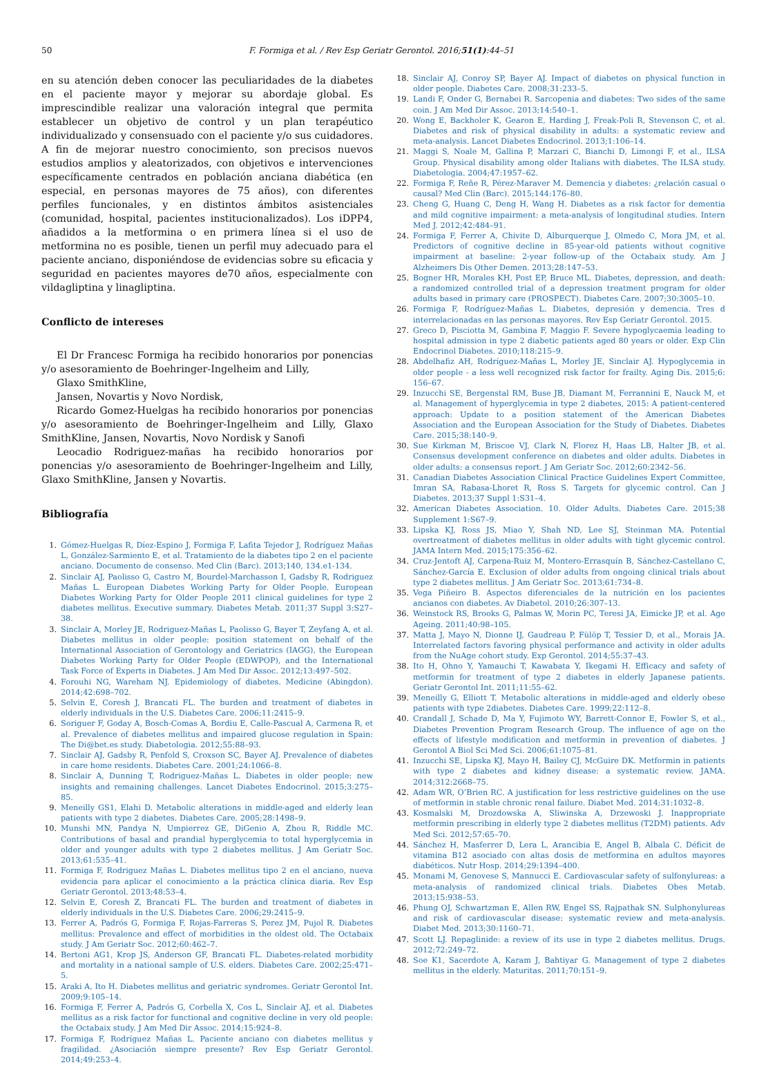50 F. Formiga et al. / Rev Esp Geriatr Gerontol. 2016;51(1):44–51
en su atención deben conocer las peculiaridades de la diabetes en el paciente mayor y mejorar su abordaje global. Es imprescindible realizar una valoración integral que permita establecer un objetivo de control y un plan terapéutico individualizado y consensuado con el paciente y/o sus cuidadores. A fin de mejorar nuestro conocimiento, son precisos nuevos estudios amplios y aleatorizados, con objetivos e intervenciones específicamente centrados en población anciana diabética (en especial, en personas mayores de 75 años), con diferentes perfiles funcionales, y en distintos ámbitos asistenciales (comunidad, hospital, pacientes institucionalizados). Los iDPP4, añadidos a la metformina o en primera línea si el uso de metformina no es posible, tienen un perfil muy adecuado para el paciente anciano, disponiéndose de evidencias sobre su eficacia y seguridad en pacientes mayores de70 años, especialmente con vildagliptina y linagliptina.
Conflicto de intereses
El Dr Francesc Formiga ha recibido honorarios por ponencias y/o asesoramiento de Boehringer-Ingelheim and Lilly,
Glaxo SmithKline,
Jansen, Novartis y Novo Nordisk,
Ricardo Gomez-Huelgas ha recibido honorarios por ponencias y/o asesoramiento de Boehringer-Ingelheim and Lilly, Glaxo SmithKline, Jansen, Novartis, Novo Nordisk y Sanofi
Leocadio Rodriguez-mañas ha recibido honorarios por ponencias y/o asesoramiento de Boehringer-Ingelheim and Lilly, Glaxo SmithKline, Jansen y Novartis.
Bibliografía
1. Gómez-Huelgas R, Díez-Espino J, Formiga F, Lafita Tejedor J, Rodríguez Mañas L, González-Sarmiento E, et al. Tratamiento de la diabetes tipo 2 en el paciente anciano. Documento de consenso. Med Clin (Barc). 2013;140, 134.e1-134.
2. Sinclair AJ, Paolisso G, Castro M, Bourdel-Marchasson I, Gadsby R, Rodriguez Mañas L. European Diabetes Working Party for Older People. European Diabetes Working Party for Older People 2011 clinical guidelines for type 2 diabetes mellitus. Executive summary. Diabetes Metab. 2011;37 Suppl 3:S27–38.
3. Sinclair A, Morley JE, Rodriguez-Mañas L, Paolisso G, Bayer T, Zeyfang A, et al. Diabetes mellitus in older people: position statement on behalf of the International Association of Gerontology and Geriatrics (IAGG), the European Diabetes Working Party for Older People (EDWPOP), and the International Task Force of Experts in Diabetes. J Am Med Dir Assoc. 2012;13:497–502.
4. Forouhi NG, Wareham NJ. Epidemiology of diabetes. Medicine (Abingdon). 2014;42:698–702.
5. Selvin E, Coresh J, Brancati FL. The burden and treatment of diabetes in elderly individuals in the U.S. Diabetes Care. 2006;11:2415–9.
6. Soriguer F, Goday A, Bosch-Comas A, Bordiu E, Calle-Pascual A, Carmena R, et al. Prevalence of diabetes mellitus and impaired glucose regulation in Spain: The Di@bet.es study. Diabetologia. 2012;55:88–93.
7. Sinclair AJ, Gadsby R, Penfold S, Croxson SC, Bayer AJ. Prevalence of diabetes in care home residents. Diabetes Care. 2001;24:1066–8.
8. Sinclair A, Dunning T, Rodriguez-Mañas L. Diabetes in older people: new insights and remaining challenges. Lancet Diabetes Endocrinol. 2015;3:275–85.
9. Meneilly GS1, Elahi D. Metabolic alterations in middle-aged and elderly lean patients with type 2 diabetes. Diabetes Care. 2005;28:1498–9.
10. Munshi MN, Pandya N, Umpierrez GE, DiGenio A, Zhou R, Riddle MC. Contributions of basal and prandial hyperglycemia to total hyperglycemia in older and younger adults with type 2 diabetes mellitus. J Am Geriatr Soc. 2013;61:535–41.
11. Formiga F, Rodriguez Mañas L. Diabetes mellitus tipo 2 en el anciano, nueva evidencia para aplicar el conocimiento a la práctica clínica diaria. Rev Esp Geriatr Gerontol. 2013;48:53–4.
12. Selvin E, Coresh Z, Brancati FL. The burden and treatment of diabetes in elderly individuals in the U.S. Diabetes Care. 2006;29:2415–9.
13. Ferrer A, Padrós G, Formiga F, Rojas-Farreras S, Perez JM, Pujol R. Diabetes mellitus: Prevalence and effect of morbidities in the oldest old. The Octabaix study. J Am Geriatr Soc. 2012;60:462–7.
14. Bertoni AG1, Krop JS, Anderson GF, Brancati FL. Diabetes-related morbidity and mortality in a national sample of U.S. elders. Diabetes Care. 2002;25:471–5.
15. Araki A, Ito H. Diabetes mellitus and geriatric syndromes. Geriatr Gerontol Int. 2009;9:105–14.
16. Formiga F, Ferrer A, Padrós G, Corbella X, Cos L, Sinclair AJ, et al. Diabetes mellitus as a risk factor for functional and cognitive decline in very old people: the Octabaix study. J Am Med Dir Assoc. 2014;15:924–8.
17. Formiga F, Rodríguez Mañas L. Paciente anciano con diabetes mellitus y fragilidad. ¿Asociación siempre presente? Rev Esp Geriatr Gerontol. 2014;49:253–4.
18. Sinclair AJ, Conroy SP, Bayer AJ. Impact of diabetes on physical function in older people. Diabetes Care. 2008;31:233–5.
19. Landi F, Onder G, Bernabei R. Sarcopenia and diabetes: Two sides of the same coin. J Am Med Dir Assoc. 2013;14:540–1.
20. Wong E, Backholer K, Gearon E, Harding J, Freak-Poli R, Stevenson C, et al. Diabetes and risk of physical disability in adults: a systematic review and meta-analysis. Lancet Diabetes Endocrinol. 2013;1:106–14.
21. Maggi S, Noale M, Gallina P, Marzari C, Bianchi D, Limongi F, et al., ILSA Group. Physical disability among older Italians with diabetes. The ILSA study. Diabetologia. 2004;47:1957–62.
22. Formiga F, Reñe R, Pérez-Maraver M. Demencia y diabetes: ¿relación casual o causal? Med Clin (Barc). 2015;144:176–80.
23. Cheng G, Huang C, Deng H, Wang H. Diabetes as a risk factor for dementia and mild cognitive impairment: a meta-analysis of longitudinal studies. Intern Med J. 2012;42:484–91.
24. Formiga F, Ferrer A, Chivite D, Alburquerque J, Olmedo C, Mora JM, et al. Predictors of cognitive decline in 85-year-old patients without cognitive impairment at baseline: 2-year follow-up of the Octabaix study. Am J Alzheimers Dis Other Demen. 2013;28:147–53.
25. Bogner HR, Morales KH, Post EP, Bruce ML. Diabetes, depression, and death: a randomized controlled trial of a depression treatment program for older adults based in primary care (PROSPECT). Diabetes Care. 2007;30:3005–10.
26. Formiga F, Rodríguez-Mañas L. Diabetes, depresión y demencia. Tres d interrelacionadas en las personas mayores. Rev Esp Geriatr Gerontol. 2015.
27. Greco D, Pisciotta M, Gambina F, Maggio F. Severe hypoglycaemia leading to hospital admission in type 2 diabetic patients aged 80 years or older. Exp Clin Endocrinol Diabetes. 2010;118:215–9.
28. Abdelhafiz AH, Rodríguez-Mañas L, Morley JE, Sinclair AJ. Hypoglycemia in older people - a less well recognized risk factor for frailty. Aging Dis. 2015;6: 156–67.
29. Inzucchi SE, Bergenstal RM, Buse JB, Diamant M, Ferrannini E, Nauck M, et al. Management of hyperglycemia in type 2 diabetes, 2015: A patient-centered approach: Update to a position statement of the American Diabetes Association and the European Association for the Study of Diabetes. Diabetes Care. 2015;38:140–9.
30. Sue Kirkman M, Briscoe VJ, Clark N, Florez H, Haas LB, Halter JB, et al. Consensus development conference on diabetes and older adults. Diabetes in older adults: a consensus report. J Am Geriatr Soc. 2012;60:2342–56.
31. Canadian Diabetes Association Clinical Practice Guidelines Expert Committee, Imran SA, Rabasa-Lhoret R, Ross S. Targets for glycemic control. Can J Diabetes. 2013;37 Suppl 1:S31–4.
32. American Diabetes Association. 10. Older Adults. Diabetes Care. 2015;38 Supplement 1:S67–9.
33. Lipska KJ, Ross JS, Miao Y, Shah ND, Lee SJ, Steinman MA. Potential overtreatment of diabetes mellitus in older adults with tight glycemic control. JAMA Intern Med. 2015;175:356–62.
34. Cruz-Jentoft AJ, Carpena-Ruiz M, Montero-Errasquín B, Sánchez-Castellano C, Sánchez-García E. Exclusion of older adults from ongoing clinical trials about type 2 diabetes mellitus. J Am Geriatr Soc. 2013;61:734–8.
35. Vega Piñeiro B. Aspectos diferenciales de la nutrición en los pacientes ancianos con diabetes. Av Diabetol. 2010;26:307–13.
36. Weinstock RS, Brooks G, Palmas W, Morin PC, Teresi JA, Eimicke JP, et al. Age Ageing. 2011;40:98–105.
37. Matta J, Mayo N, Dionne IJ, Gaudreau P, Fülöp T, Tessier D, et al., Morais JA. Interrelated factors favoring physical performance and activity in older adults from the NuAge cohort study. Exp Gerontol. 2014;55:37–43.
38. Ito H, Ohno Y, Yamauchi T, Kawabata Y, Ikegami H. Efficacy and safety of metformin for treatment of type 2 diabetes in elderly Japanese patients. Geriatr Gerontol Int. 2011;11:55–62.
39. Meneilly G, Elliott T. Metabolic alterations in middle-aged and elderly obese patients with type 2diabetes. Diabetes Care. 1999;22:112–8.
40. Crandall J, Schade D, Ma Y, Fujimoto WY, Barrett-Connor E, Fowler S, et al., Diabetes Prevention Program Research Group. The influence of age on the effects of lifestyle modification and metformin in prevention of diabetes. J Gerontol A Biol Sci Med Sci. 2006;61:1075–81.
41. Inzucchi SE, Lipska KJ, Mayo H, Bailey CJ, McGuire DK. Metformin in patients with type 2 diabetes and kidney disease: a systematic review. JAMA. 2014;312:2668–75.
42. Adam WR, O’Brien RC. A justification for less restrictive guidelines on the use of metformin in stable chronic renal failure. Diabet Med. 2014;31:1032–8.
43. Kosmalski M, Drozdowska A, Sliwinska A, Drzewoski J. Inappropriate metformin prescribing in elderly type 2 diabetes mellitus (T2DM) patients. Adv Med Sci. 2012;57:65–70.
44. Sánchez H, Masferrer D, Lera L, Arancibia E, Angel B, Albala C. Déficit de vitamina B12 asociado con altas dosis de metformina en adultos mayores diabéticos. Nutr Hosp. 2014;29:1394–400.
45. Monami M, Genovese S, Mannucci E. Cardiovascular safety of sulfonylureas: a meta-analysis of randomized clinical trials. Diabetes Obes Metab. 2013;15:938–53.
46. Phung OJ, Schwartzman E, Allen RW, Engel SS, Rajpathak SN. Sulphonylureas and risk of cardiovascular disease: systematic review and meta-analysis. Diabet Med. 2013;30:1160–71.
47. Scott LJ. Repaglinide: a review of its use in type 2 diabetes mellitus. Drugs. 2012;72:249–72.
48. Soe K1, Sacerdote A, Karam J, Bahtiyar G. Management of type 2 diabetes mellitus in the elderly. Maturitas. 2011;70:151–9.